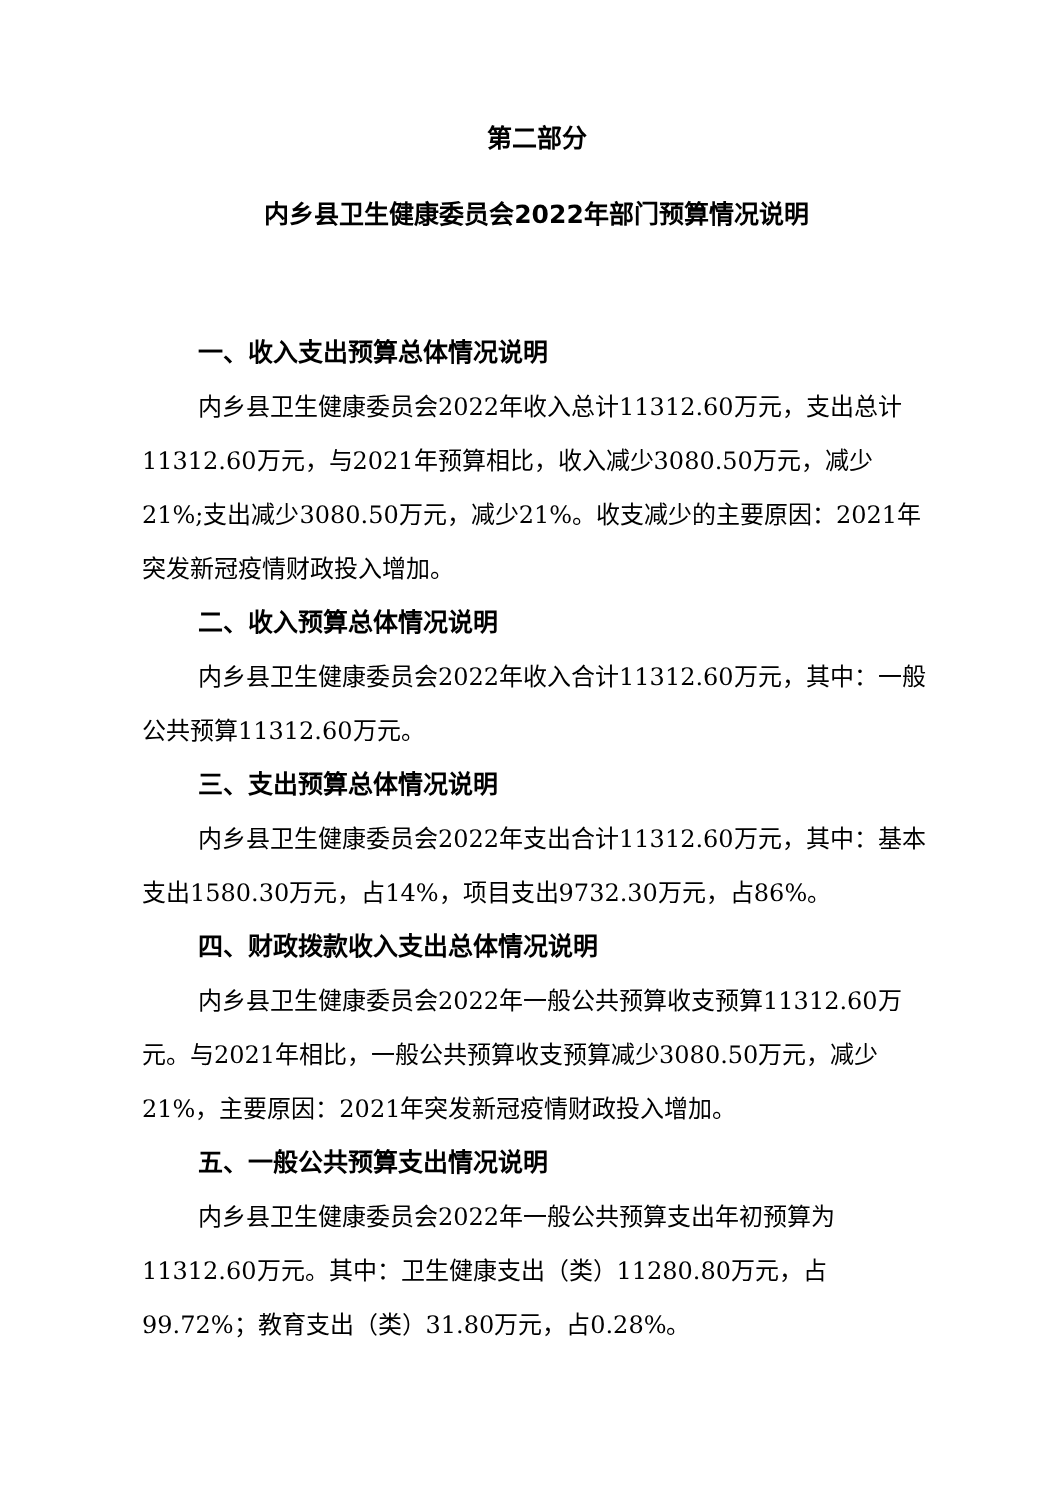第二部分
内乡县卫生健康委员会2022年部门预算情况说明
一、收入支出预算总体情况说明
内乡县卫生健康委员会2022年收入总计11312.60万元，支出总计11312.60万元，与2021年预算相比，收入减少3080.50万元，减少21%;支出减少3080.50万元，减少21%。收支减少的主要原因：2021年突发新冠疫情财政投入增加。
二、收入预算总体情况说明
内乡县卫生健康委员会2022年收入合计11312.60万元，其中：一般公共预算11312.60万元。
三、支出预算总体情况说明
内乡县卫生健康委员会2022年支出合计11312.60万元，其中：基本支出1580.30万元，占14%，项目支出9732.30万元，占86%。
四、财政拨款收入支出总体情况说明
内乡县卫生健康委员会2022年一般公共预算收支预算11312.60万元。与2021年相比，一般公共预算收支预算减少3080.50万元，减少21%，主要原因：2021年突发新冠疫情财政投入增加。
五、一般公共预算支出情况说明
内乡县卫生健康委员会2022年一般公共预算支出年初预算为11312.60万元。其中：卫生健康支出（类）11280.80万元，占99.72%；教育支出（类）31.80万元，占0.28%。